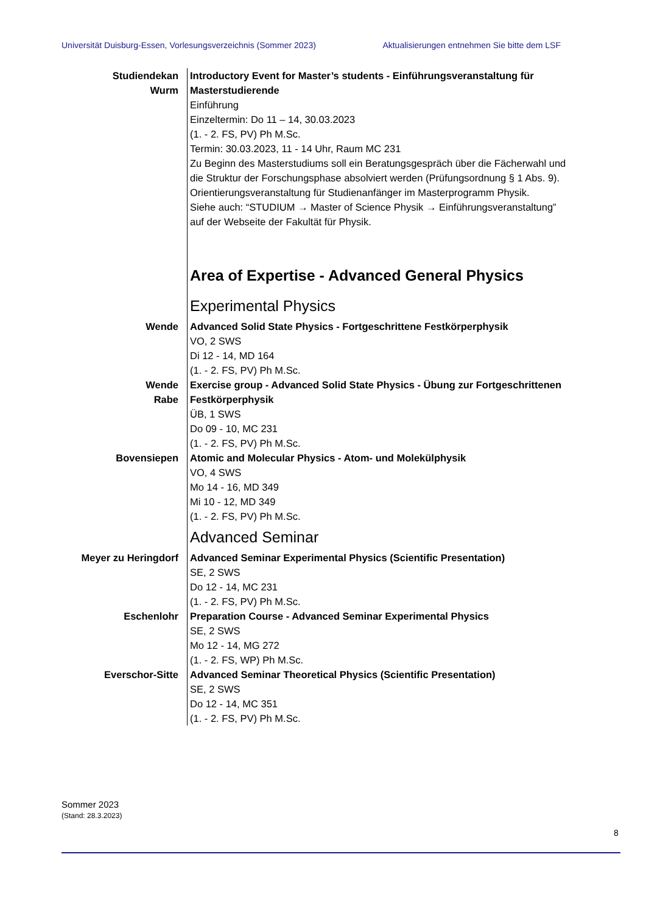Universität Duisburg-Essen, Vorlesungsverzeichnis (Sommer 2023) Aktualisierungen entnehmen Sie bitte dem LSF
Studiendekan
Wurm
Introductory Event for Master’s students - Einführungsveranstaltung für Masterstudierende
Einführung
Einzeltermin: Do 11 – 14, 30.03.2023
(1. - 2. FS, PV) Ph M.Sc.
Termin: 30.03.2023, 11 - 14 Uhr, Raum MC 231
Zu Beginn des Masterstudiums soll ein Beratungsgespräch über die Fächerwahl und die Struktur der Forschungsphase absolviert werden (Prüfungsordnung § 1 Abs. 9). Orientierungsveranstaltung für Studienanfänger im Masterprogramm Physik.
Siehe auch: “STUDIUM → Master of Science Physik → Einführungsveranstaltung” auf der Webseite der Fakultät für Physik.
Area of Expertise - Advanced General Physics
Experimental Physics
Wende Advanced Solid State Physics - Fortgeschrittene Festkörperphysik
VO, 2 SWS
Di 12 - 14, MD 164
(1. - 2. FS, PV) Ph M.Sc.
Wende
Rabe
Exercise group - Advanced Solid State Physics - Übung zur Fortgeschrittenen Festkörperphysik
ÜB, 1 SWS
Do 09 - 10, MC 231
(1. - 2. FS, PV) Ph M.Sc.
Bovensiepen Atomic and Molecular Physics - Atom- und Molekülphysik
VO, 4 SWS
Mo 14 - 16, MD 349
Mi 10 - 12, MD 349
(1. - 2. FS, PV) Ph M.Sc.
Advanced Seminar
Meyer zu Heringdorf Advanced Seminar Experimental Physics (Scientific Presentation)
SE, 2 SWS
Do 12 - 14, MC 231
(1. - 2. FS, PV) Ph M.Sc.
Eschenlohr Preparation Course - Advanced Seminar Experimental Physics
SE, 2 SWS
Mo 12 - 14, MG 272
(1. - 2. FS, WP) Ph M.Sc.
Everschor-Sitte Advanced Seminar Theoretical Physics (Scientific Presentation)
SE, 2 SWS
Do 12 - 14, MC 351
(1. - 2. FS, PV) Ph M.Sc.
Sommer 2023
(Stand: 28.3.2023)
8